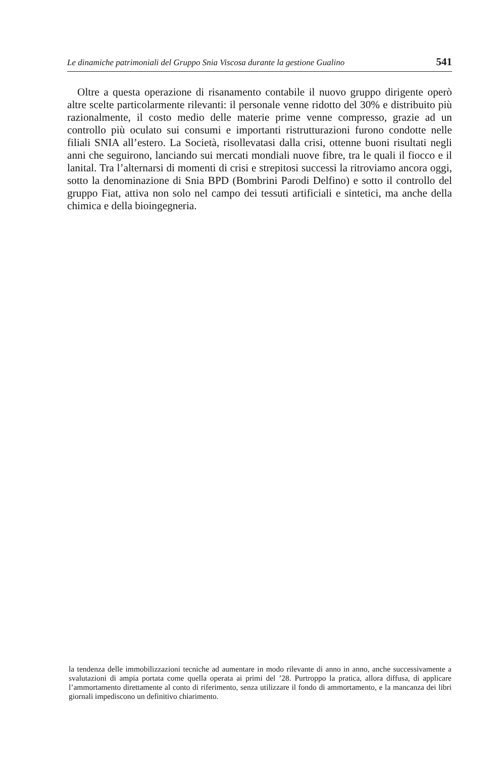Le dinamiche patrimoniali del Gruppo Snia Viscosa durante la gestione Gualino 541
Oltre a questa operazione di risanamento contabile il nuovo gruppo dirigente operò altre scelte particolarmente rilevanti: il personale venne ridotto del 30% e distribuito più razionalmente, il costo medio delle materie prime venne compresso, grazie ad un controllo più oculato sui consumi e importanti ristrutturazioni furono condotte nelle filiali SNIA all’estero. La Società, risollevatasi dalla crisi, ottenne buoni risultati negli anni che seguirono, lanciando sui mercati mondiali nuove fibre, tra le quali il fiocco e il lanital. Tra l’alternarsi di momenti di crisi e strepitosi successi la ritroviamo ancora oggi, sotto la denominazione di Snia BPD (Bombrini Parodi Delfino) e sotto il controllo del gruppo Fiat, attiva non solo nel campo dei tessuti artificiali e sintetici, ma anche della chimica e della bioingegneria.
la tendenza delle immobilizzazioni tecniche ad aumentare in modo rilevante di anno in anno, anche successivamente a svalutazioni di ampia portata come quella operata ai primi del ’28. Purtroppo la pratica, allora diffusa, di applicare l’ammortamento direttamente al conto di riferimento, senza utilizzare il fondo di ammortamento, e la mancanza dei libri giornali impediscono un definitivo chiarimento.